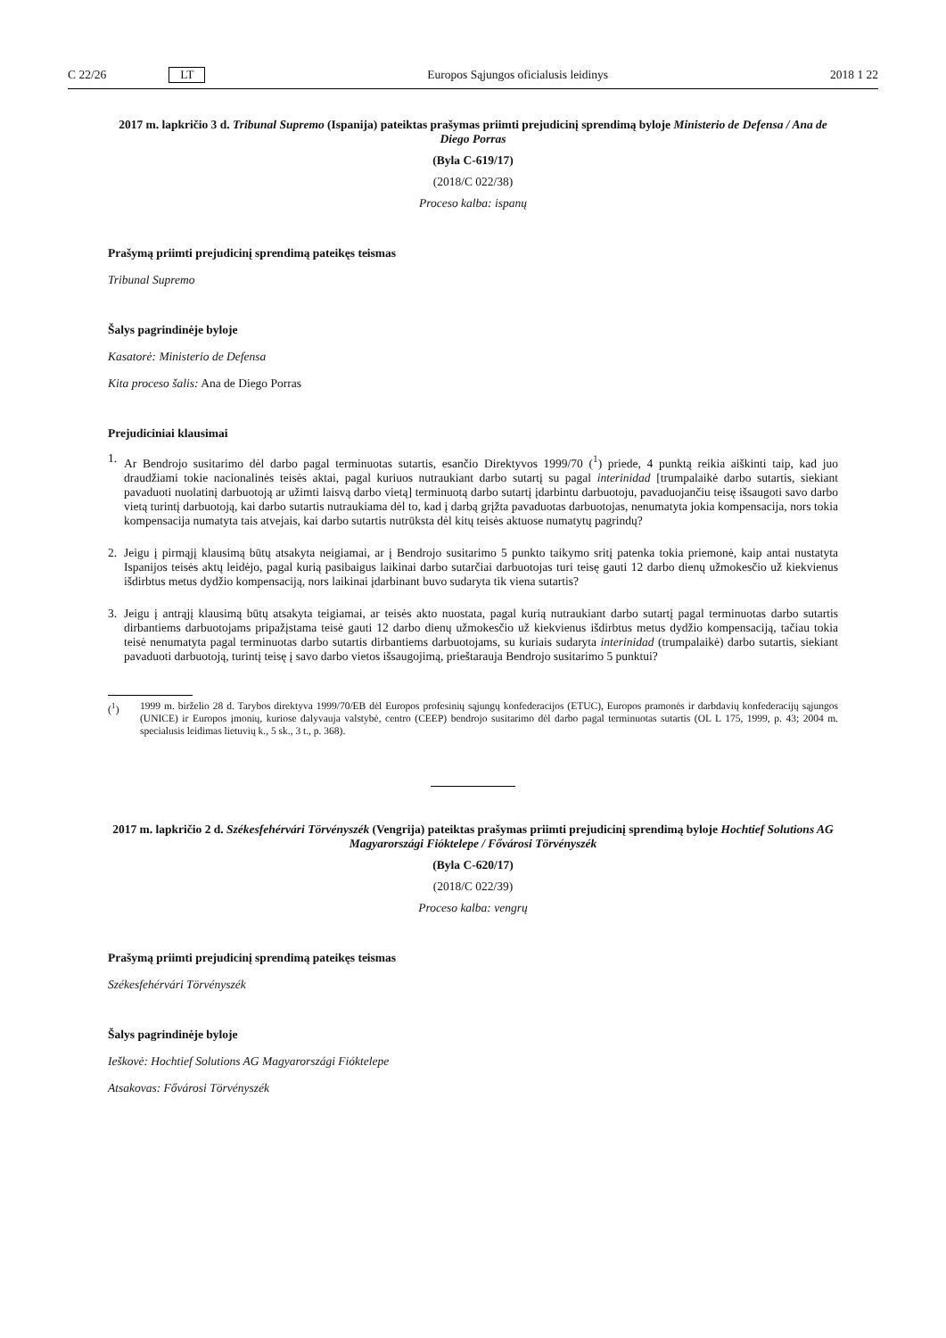C 22/26 LT Europos Sąjungos oficialusis leidinys 2018 1 22
2017 m. lapkričio 3 d. Tribunal Supremo (Ispanija) pateiktas prašymas priimti prejudicinį sprendimą byloje Ministerio de Defensa / Ana de Diego Porras
(Byla C-619/17)
(2018/C 022/38)
Proceso kalba: ispanų
Prašymą priimti prejudicinį sprendimą pateikęs teismas
Tribunal Supremo
Šalys pagrindinėje byloje
Kasatorė: Ministerio de Defensa
Kita proceso šalis: Ana de Diego Porras
Prejudiciniai klausimai
1. Ar Bendrojo susitarimo dėl darbo pagal terminuotas sutartis, esančio Direktyvos 1999/70 (<sup>1</sup>) priede, 4 punktą reikia aiškinti taip, kad juo draudžiami tokie nacionalinės teisės aktai, pagal kuriuos nutraukiant darbo sutartį su pagal interinidad [trumpalaikė darbo sutartis, siekiant pavaduoti nuolatinį darbuotoją ar užimti laisvą darbo vietą] terminuotą darbo sutartį įdarbintu darbuotoju, pavaduojančiu teisę išsaugoti savo darbo vietą turintį darbuotoją, kai darbo sutartis nutraukiama dėl to, kad į darbą grįžta pavaduotas darbuotojas, nenumatyta jokia kompensacija, nors tokia kompensacija numatyta tais atvejais, kai darbo sutartis nutrūksta dėl kitų teisės aktuose numatytų pagrindų?
2. Jeigu į pirmąjį klausimą būtų atsakyta neigiamai, ar į Bendrojo susitarimo 5 punkto taikymo sritį patenka tokia priemonė, kaip antai nustatyta Ispanijos teisės aktų leidėjo, pagal kurią pasibaigus laikinai darbo sutarčiai darbuotojas turi teisę gauti 12 darbo dienų užmokesčio už kiekvienus išdirbtus metus dydžio kompensaciją, nors laikinai įdarbinant buvo sudaryta tik viena sutartis?
3. Jeigu į antrąjį klausimą būtų atsakyta teigiamai, ar teisės akto nuostata, pagal kurią nutraukiant darbo sutartį pagal terminuotas darbo sutartis dirbantiems darbuotojams pripažįstama teisė gauti 12 darbo dienų užmokesčio už kiekvienus išdirbtus metus dydžio kompensaciją, tačiau tokia teisė nenumatyta pagal terminuotas darbo sutartis dirbantiems darbuotojams, su kuriais sudaryta interinidad (trumpalaikė) darbo sutartis, siekiant pavaduoti darbuotoją, turintį teisę į savo darbo vietos išsaugojimą, prieštarauja Bendrojo susitarimo 5 punktui?
(<sup>1</sup>) 1999 m. birželio 28 d. Tarybos direktyva 1999/70/EB dėl Europos profesinių sąjungų konfederacijos (ETUC), Europos pramonės ir darbdavių konfederacijų sąjungos (UNICE) ir Europos įmonių, kuriose dalyvauja valstybė, centro (CEEP) bendrojo susitarimo dėl darbo pagal terminuotas sutartis (OL L 175, 1999, p. 43; 2004 m. specialusis leidimas lietuvių k., 5 sk., 3 t., p. 368).
2017 m. lapkričio 2 d. Székesfehérvári Törvényszék (Vengrija) pateiktas prašymas priimti prejudicinį sprendimą byloje Hochtief Solutions AG Magyarországi Fióktelepe / Fővárosi Törvényszék
(Byla C-620/17)
(2018/C 022/39)
Proceso kalba: vengrų
Prašymą priimti prejudicinį sprendimą pateikęs teismas
Székesfehérvári Törvényszék
Šalys pagrindinėje byloje
Ieškovė: Hochtief Solutions AG Magyarországi Fióktelepe
Atsakovas: Fővárosi Törvényszék